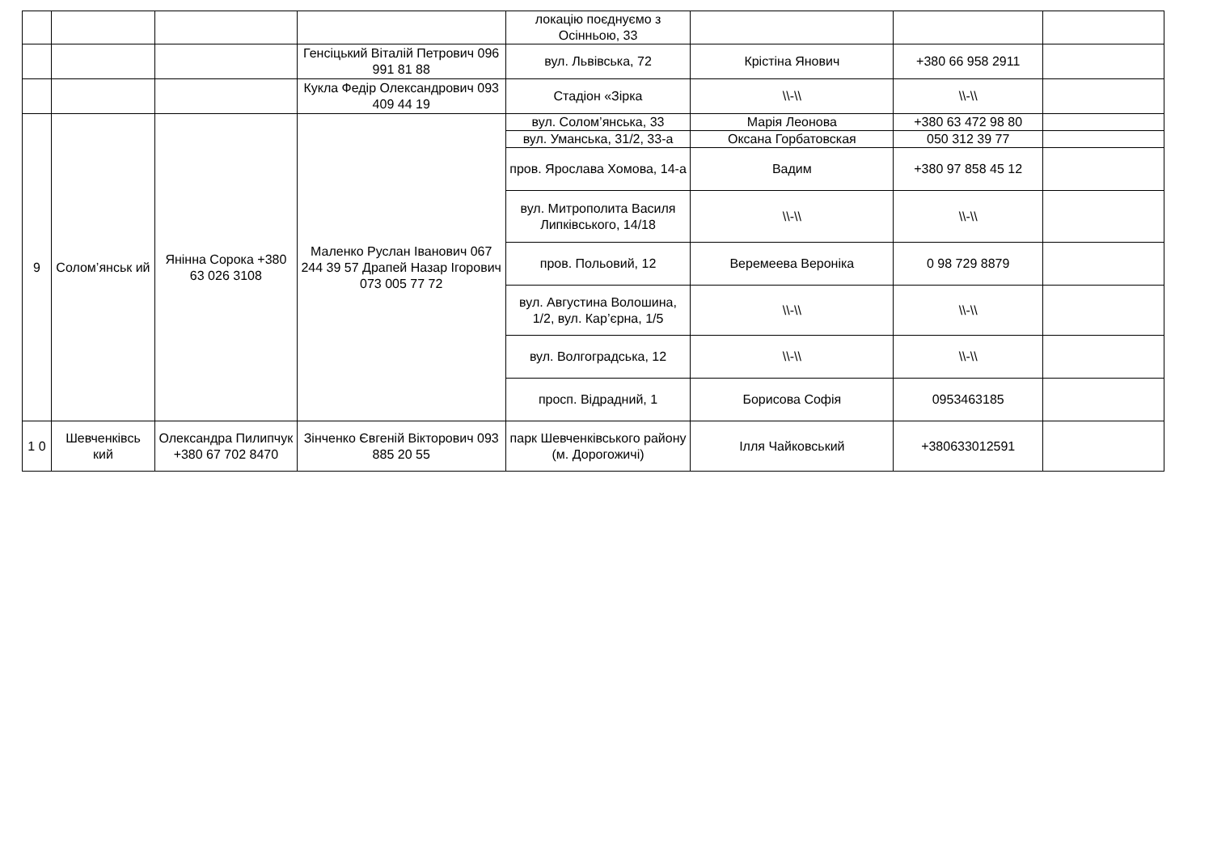| | | | | локацію поєднуємо з Осінньою, 33 | | | |
| | | | Генсіцький Віталій Петрович 096 991 81 88 | вул. Львівська, 72 | Крістіна Янович | +380 66 958 2911 | |
| | | | Кукла Федір Олександрович 093 409 44 19 | Стадіон «Зірка | \\-\\ | \\-\\ | |
| 9 | Солом’янськ ий | Янінна Сорока +380 63 026 3108 | Маленко Руслан Іванович 067 244 39 57 Драпей Назар Ігорович 073 005 77 72 | вул. Солом’янська, 33 | Марія Леонова | +380 63 472 98 80 | |
| | | | | вул. Уманська, 31/2, 33-а | Оксана Горбатовская | 050 312 39 77 | |
| | | | | пров. Ярослава Хомова, 14-а | Вадим | +380 97 858 45 12 | |
| | | | | вул. Митрополита Василя Липківського, 14/18 | \\-\\ | \\-\\ | |
| | | | | пров. Польовий, 12 | Веремеева Вероніка | 0 98 729 8879 | |
| | | | | вул. Августина Волошина, 1/2, вул. Кар’єрна, 1/5 | \\-\\ | \\-\\ | |
| | | | | вул. Волгоградська, 12 | \\-\\ | \\-\\ | |
| | | | | просп. Відрадний, 1 | Борисова Софія | 0953463185 | |
| 1 0 | Шевченківсь кий | Олександра Пилипчук +380 67 702 8470 | Зінченко Євгеній Вікторович 093 885 20 55 | парк Шевченківського району (м. Дорогожичі) | Ілля Чайковський | +380633012591 | |